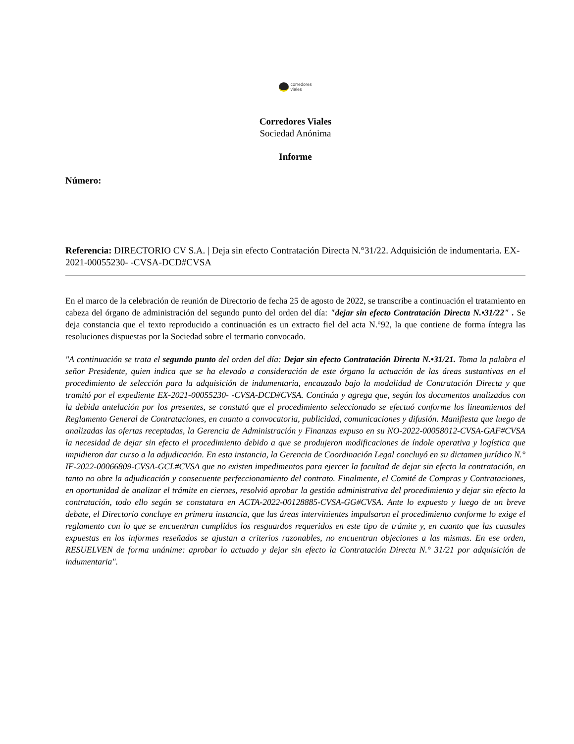corredores
viales
Corredores Viales
Sociedad Anónima
Informe
Número:
Referencia: DIRECTORIO CV S.A. | Deja sin efecto Contratación Directa N.°31/22. Adquisición de indumentaria. EX-2021-00055230- -CVSA-DCD#CVSA
En el marco de la celebración de reunión de Directorio de fecha 25 de agosto de 2022, se transcribe a continuación el tratamiento en cabeza del órgano de administración del segundo punto del orden del día: "dejar sin efecto Contratación Directa N.•31/22" . Se deja constancia que el texto reproducido a continuación es un extracto fiel del acta N.°92, la que contiene de forma íntegra las resoluciones dispuestas por la Sociedad sobre el termario convocado.
"A continuación se trata el segundo punto del orden del día: Dejar sin efecto Contratación Directa N.•31/21. Toma la palabra el señor Presidente, quien indica que se ha elevado a consideración de este órgano la actuación de las áreas sustantivas en el procedimiento de selección para la adquisición de indumentaria, encauzado bajo la modalidad de Contratación Directa y que tramitó por el expediente EX-2021-00055230- -CVSA-DCD#CVSA. Continúa y agrega que, según los documentos analizados con la debida antelación por los presentes, se constató que el procedimiento seleccionado se efectuó conforme los lineamientos del Reglamento General de Contrataciones, en cuanto a convocatoria, publicidad, comunicaciones y difusión. Manifiesta que luego de analizadas las ofertas receptadas, la Gerencia de Administración y Finanzas expuso en su NO-2022-00058012-CVSA-GAF#CVSA la necesidad de dejar sin efecto el procedimiento debido a que se produjeron modificaciones de índole operativa y logística que impidieron dar curso a la adjudicación. En esta instancia, la Gerencia de Coordinación Legal concluyó en su dictamen jurídico N.° IF-2022-00066809-CVSA-GCL#CVSA que no existen impedimentos para ejercer la facultad de dejar sin efecto la contratación, en tanto no obre la adjudicación y consecuente perfeccionamiento del contrato. Finalmente, el Comité de Compras y Contrataciones, en oportunidad de analizar el trámite en ciernes, resolvió aprobar la gestión administrativa del procedimiento y dejar sin efecto la contratación, todo ello según se constatara en ACTA-2022-00128885-CVSA-GG#CVSA. Ante lo expuesto y luego de un breve debate, el Directorio concluye en primera instancia, que las áreas intervinientes impulsaron el procedimiento conforme lo exige el reglamento con lo que se encuentran cumplidos los resguardos requeridos en este tipo de trámite y, en cuanto que las causales expuestas en los informes reseñados se ajustan a criterios razonables, no encuentran objeciones a las mismas. En ese orden, RESUELVEN de forma unánime: aprobar lo actuado y dejar sin efecto la Contratación Directa N.° 31/21 por adquisición de indumentaria".